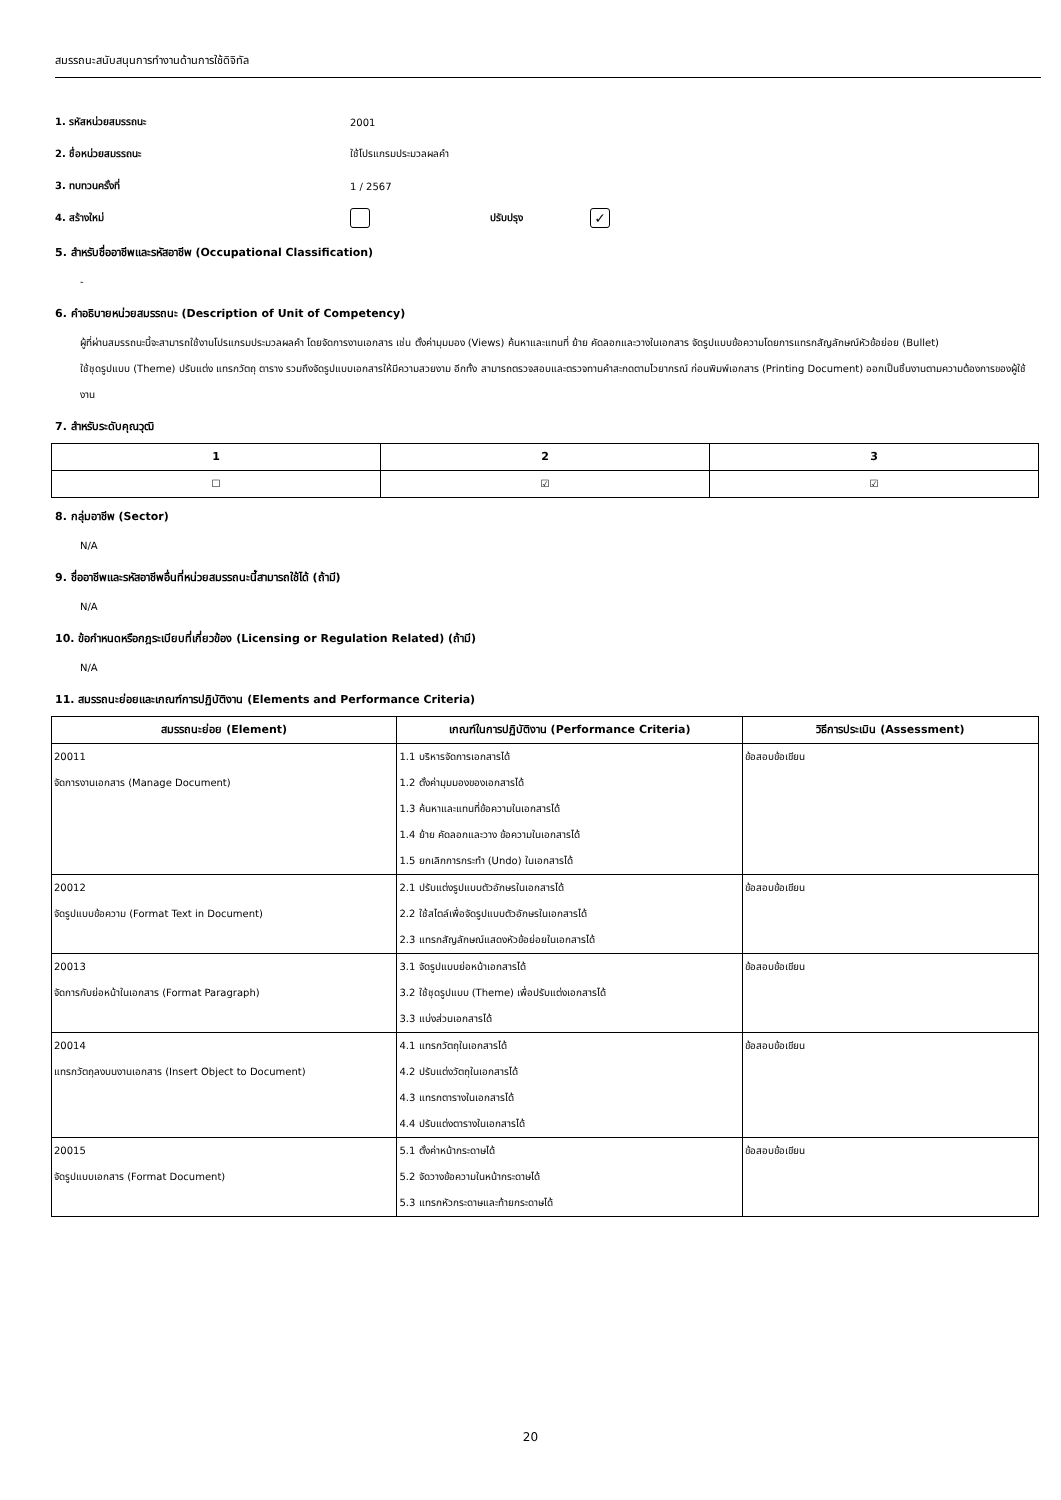สมรรถนะสนับสนุนการทำงานด้านการใช้ดิจิทัล
1. รหัสหน่วยสมรรถนะ 2001
2. ชื่อหน่วยสมรรถนะ ใช้โปรแกรมประมวลผลคำ
3. ทบทวนครั้งที่ 1 / 2567
4. สร้างใหม่ ปรับปรุง
✓
5. สำหรับชื่ออาชีพและรหัสอาชีพ (Occupational Classification)
-
6. คำอธิบายหน่วยสมรรถนะ (Description of Unit of Competency)
ผู้ที่ผ่านสมรรถนะนี้จะสามารถใช้งานโปรแกรมประมวลผลคำ โดยจัดการงานเอกสาร เช่น ตั้งค่ามุมมอง (Views) ค้นหาและแทนที่ ย้าย คัดลอกและวางในเอกสาร จัดรูปแบบข้อความโดยการแทรกสัญลักษณ์หัวข้อย่อย (Bullet)
ใช้ชุดรูปแบบ (Theme) ปรับแต่ง แทรกวัตถุ ตาราง รวมถึงจัดรูปแบบเอกสารให้มีความสวยงาม อีกทั้ง สามารถตรวจสอบและตรวจทานคำสะกดตามไวยากรณ์ ก่อนพิมพ์เอกสาร (Printing Document) ออกเป็นชิ้นงานตามความต้องการของผู้ใช้งาน
7. สำหรับระดับคุณวุฒิ
| 1 | 2 | 3 |
| --- | --- | --- |
| ☐ | ☑ | ☑ |
8. กลุ่มอาชีพ (Sector)
N/A
9. ชื่ออาชีพและรหัสอาชีพอื่นที่หน่วยสมรรถนะนี้สามารถใช้ได้ (ถ้ามี)
N/A
10. ข้อกำหนดหรือกฎระเบียบที่เกี่ยวข้อง (Licensing or Regulation Related) (ถ้ามี)
N/A
11. สมรรถนะย่อยและเกณฑ์การปฏิบัติงาน (Elements and Performance Criteria)
| สมรรถนะย่อย (Element) | เกณฑ์ในการปฏิบัติงาน (Performance Criteria) | วิธีการประเมิน (Assessment) |
| --- | --- | --- |
| 20011 จัดการงานเอกสาร (Manage Document) | 1.1 บริหารจัดการเอกสารได้ 1.2 ตั้งค่ามุมมองของเอกสารได้ 1.3 ค้นหาและแทนที่ข้อความในเอกสารได้ 1.4 ย้าย คัดลอกและวาง ข้อความในเอกสารได้ 1.5 ยกเลิกการกระทำ (Undo) ในเอกสารได้ | ข้อสอบข้อเขียน |
| 20012 จัดรูปแบบข้อความ (Format Text in Document) | 2.1 ปรับแต่งรูปแบบตัวอักษรในเอกสารได้ 2.2 ใช้สไตล์เพื่อจัดรูปแบบตัวอักษรในเอกสารได้ 2.3 แทรกสัญลักษณ์แสดงหัวข้อย่อยในเอกสารได้ | ข้อสอบข้อเขียน |
| 20013 จัดการกับย่อหน้าในเอกสาร (Format Paragraph) | 3.1 จัดรูปแบบย่อหน้าเอกสารได้ 3.2 ใช้ชุดรูปแบบ (Theme) เพื่อปรับแต่งเอกสารได้ 3.3 แบ่งส่วนเอกสารได้ | ข้อสอบข้อเขียน |
| 20014 แทรกวัตถุลงบนงานเอกสาร (Insert Object to Document) | 4.1 แทรกวัตถุในเอกสารได้ 4.2 ปรับแต่งวัตถุในเอกสารได้ 4.3 แทรกตารางในเอกสารได้ 4.4 ปรับแต่งตารางในเอกสารได้ | ข้อสอบข้อเขียน |
| 20015 จัดรูปแบบเอกสาร (Format Document) | 5.1 ตั้งค่าหน้ากระดาษได้ 5.2 จัดวางข้อความในหน้ากระดาษได้ 5.3 แทรกหัวกระดาษและท้ายกระดาษได้ | ข้อสอบข้อเขียน |
20